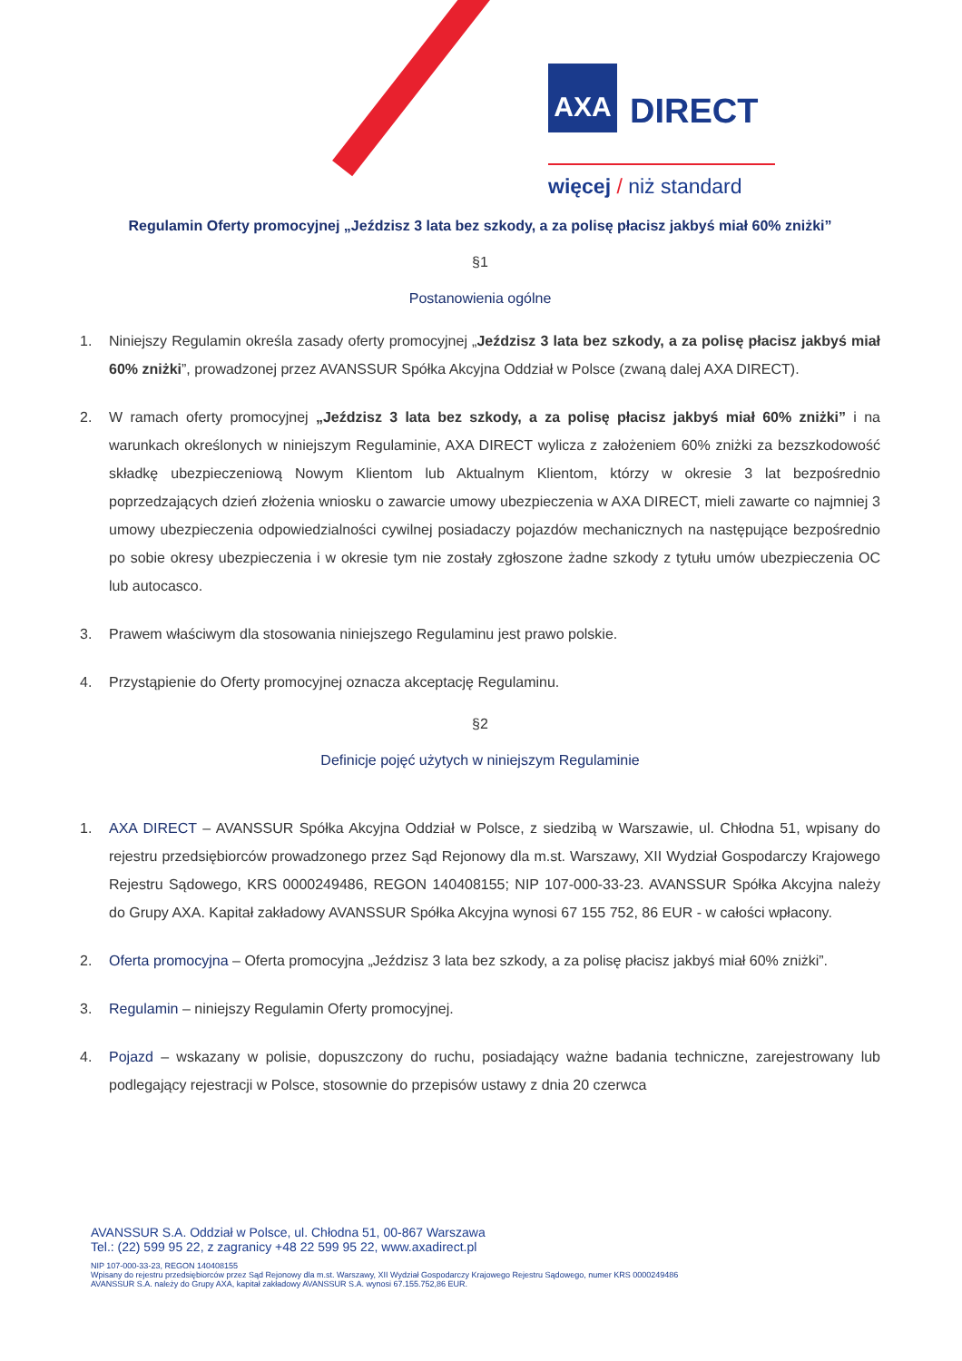AXA
DIRECT
więcej / niż standard
Regulamin Oferty promocyjnej „Jeździsz 3 lata bez szkody, a za polisę płacisz jakbyś miał 60% zniżki”
§1
Postanowienia ogólne
1. Niniejszy Regulamin określa zasady oferty promocyjnej „Jeździsz 3 lata bez szkody, a za polisę płacisz jakbyś miał 60% zniżki”, prowadzonej przez AVANSSUR Spółka Akcyjna Oddział w Polsce (zwaną dalej AXA DIRECT).
2. W ramach oferty promocyjnej „Jeździsz 3 lata bez szkody, a za polisę płacisz jakbyś miał 60% zniżki” i na warunkach określonych w niniejszym Regulaminie, AXA DIRECT wylicza z założeniem 60% zniżki za bezszkodowość składkę ubezpieczeniową Nowym Klientom lub Aktualnym Klientom, którzy w okresie 3 lat bezpośrednio poprzedzających dzień złożenia wniosku o zawarcie umowy ubezpieczenia w AXA DIRECT, mieli zawarte co najmniej 3 umowy ubezpieczenia odpowiedzialności cywilnej posiadaczy pojazdów mechanicznych na następujące bezpośrednio po sobie okresy ubezpieczenia i w okresie tym nie zostały zgłoszone żadne szkody z tytułu umów ubezpieczenia OC lub autocasco.
3. Prawem właściwym dla stosowania niniejszego Regulaminu jest prawo polskie.
4. Przystąpienie do Oferty promocyjnej oznacza akceptację Regulaminu.
§2
Definicje pojęć użytych w niniejszym Regulaminie
1. AXA DIRECT – AVANSSUR Spółka Akcyjna Oddział w Polsce, z siedzibą w Warszawie, ul. Chłodna 51, wpisany do rejestru przedsiębiorców prowadzonego przez Sąd Rejonowy dla m.st. Warszawy, XII Wydział Gospodarczy Krajowego Rejestru Sądowego, KRS 0000249486, REGON 140408155; NIP 107-000-33-23. AVANSSUR Spółka Akcyjna należy do Grupy AXA. Kapitał zakładowy AVANSSUR Spółka Akcyjna wynosi 67 155 752, 86 EUR - w całości wpłacony.
2. Oferta promocyjna – Oferta promocyjna „Jeździsz 3 lata bez szkody, a za polisę płacisz jakbyś miał 60% zniżki”.
3. Regulamin – niniejszy Regulamin Oferty promocyjnej.
4. Pojazd – wskazany w polisie, dopuszczony do ruchu, posiadający ważne badania techniczne, zarejestrowany lub podlegający rejestracji w Polsce, stosownie do przepisów ustawy z dnia 20 czerwca
AVANSSUR S.A. Oddział w Polsce, ul. Chłodna 51, 00-867 Warszawa
Tel.: (22) 599 95 22, z zagranicy +48 22 599 95 22, www.axadirect.pl
NIP 107-000-33-23, REGON 140408155
Wpisany do rejestru przedsiębiorców przez Sąd Rejonowy dla m.st. Warszawy, XII Wydział Gospodarczy Krajowego Rejestru Sądowego, numer KRS 0000249486
AVANSSUR S.A. należy do Grupy AXA, kapitał zakładowy AVANSSUR S.A. wynosi 67.155.752,86 EUR.